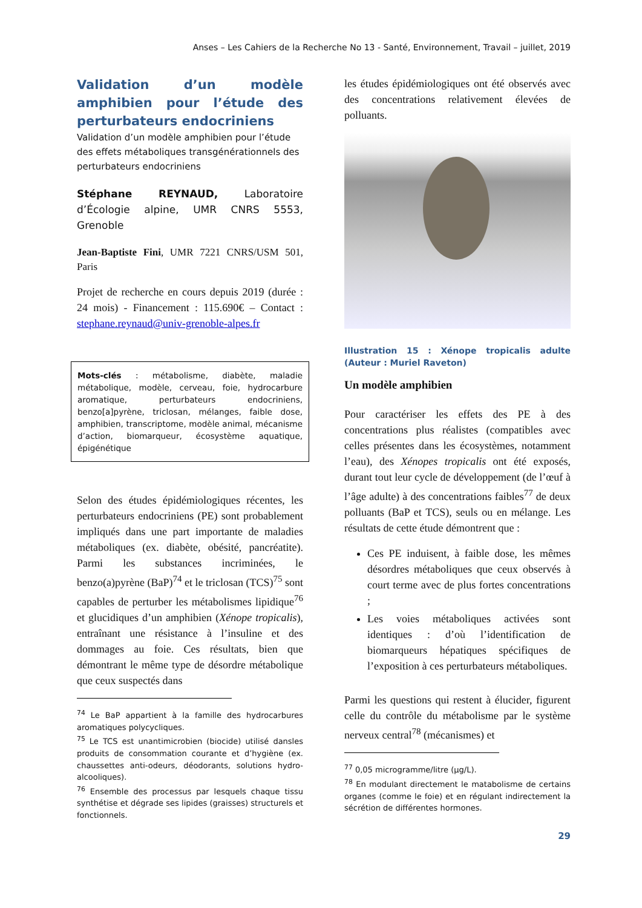Anses – Les Cahiers de la Recherche No 13 - Santé, Environnement, Travail – juillet, 2019
Validation d’un modèle amphibien pour l’étude des perturbateurs endocriniens
Validation d’un modèle amphibien pour l’étude des effets métaboliques transgénérationnels des perturbateurs endocriniens
Stéphane REYNAUD, Laboratoire d’Écologie alpine, UMR CNRS 5553, Grenoble
Jean-Baptiste Fini, UMR 7221 CNRS/USM 501, Paris
Projet de recherche en cours depuis 2019 (durée : 24 mois) - Financement : 115.690€ – Contact : stephane.reynaud@univ-grenoble-alpes.fr
Mots-clés : métabolisme, diabète, maladie métabolique, modèle, cerveau, foie, hydrocarbure aromatique, perturbateurs endocriniens, benzo[a]pyrène, triclosan, mélanges, faible dose, amphibien, transcriptome, modèle animal, mécanisme d’action, biomarqueur, écosystème aquatique, épigénétique
Selon des études épidémiologiques récentes, les perturbateurs endocriniens (PE) sont probablement impliqués dans une part importante de maladies métaboliques (ex. diabète, obésité, pancréatite). Parmi les substances incriminées, le benzo(a)pyrène (BaP)<sup>74</sup> et le triclosan (TCS)<sup>75</sup> sont capables de perturber les métabolismes lipidique<sup>76</sup> et glucidiques d’un amphibien (Xénope tropicalis), entraînant une résistance à l’insuline et des dommages au foie. Ces résultats, bien que démontrant le même type de désordre métabolique que ceux suspectés dans
<sup>74</sup> Le BaP appartient à la famille des hydrocarbures aromatiques polycycliques.
<sup>75</sup> Le TCS est unantimicrobien (biocide) utilisé dansles produits de consommation courante et d’hygiène (ex. chaussettes anti-odeurs, déodorants, solutions hydro-alcooliques).
<sup>76</sup> Ensemble des processus par lesquels chaque tissu synthétise et dégrade ses lipides (graisses) structurels et fonctionnels.
les études épidémiologiques ont été observés avec des concentrations relativement élevées de polluants.
Illustration 15 : Xénope tropicalis adulte (Auteur : Muriel Raveton)
Un modèle amphibien
Pour caractériser les effets des PE à des concentrations plus réalistes (compatibles avec celles présentes dans les écosystèmes, notamment l’eau), des Xénopes tropicalis ont été exposés, durant tout leur cycle de développement (de l’œuf à l’âge adulte) à des concentrations faibles<sup>77</sup> de deux polluants (BaP et TCS), seuls ou en mélange. Les résultats de cette étude démontrent que :
Ces PE induisent, à faible dose, les mêmes désordres métaboliques que ceux observés à court terme avec de plus fortes concentrations ;
Les voies métaboliques activées sont identiques : d’où l’identification de biomarqueurs hépatiques spécifiques de l’exposition à ces perturbateurs métaboliques.
Parmi les questions qui restent à élucider, figurent celle du contrôle du métabolisme par le système nerveux central<sup>78</sup> (mécanismes) et
<sup>77</sup> 0,05 microgramme/litre (µg/L).
<sup>78</sup> En modulant directement le matabolisme de certains organes (comme le foie) et en régulant indirectement la sécrétion de différentes hormones.
29